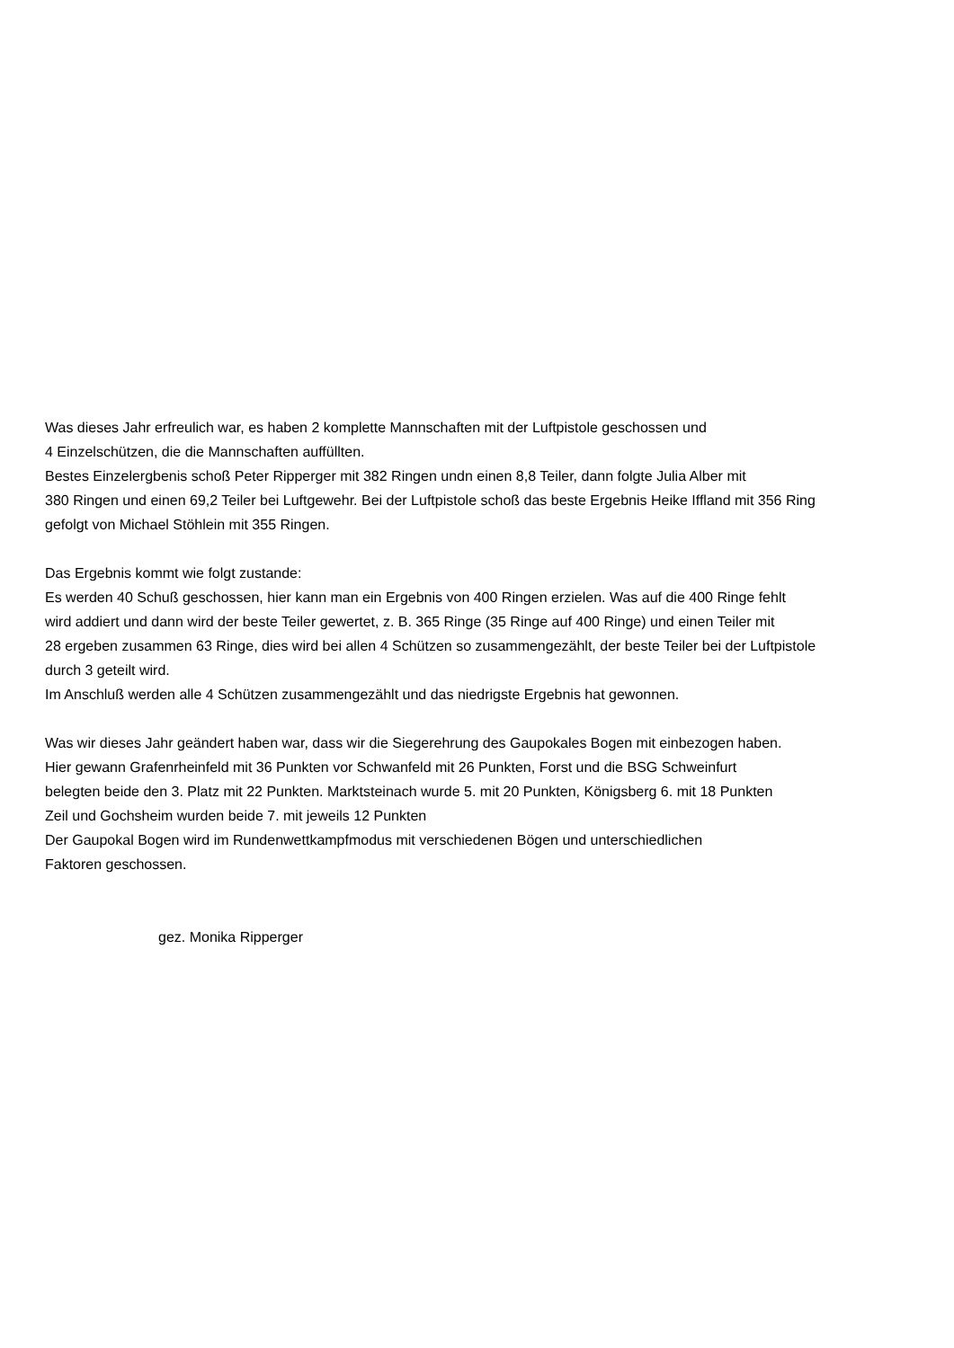Was dieses Jahr erfreulich war, es haben 2 komplette Mannschaften mit der Luftpistole geschossen und
4 Einzelschützen, die die Mannschaften auffüllten.
Bestes Einzelergbenis schoß Peter Ripperger mit 382 Ringen undn einen 8,8 Teiler, dann folgte Julia Alber mit
380 Ringen und einen 69,2 Teiler bei Luftgewehr. Bei der Luftpistole schoß das beste Ergebnis Heike Iffland mit 356 Ring
gefolgt von Michael Stöhlein mit 355 Ringen.
Das Ergebnis kommt wie folgt zustande:
Es werden 40 Schuß geschossen, hier kann man ein Ergebnis von 400 Ringen erzielen. Was auf die 400 Ringe fehlt
wird addiert und dann wird der beste Teiler gewertet, z. B. 365 Ringe (35 Ringe auf 400 Ringe) und einen Teiler mit
28 ergeben zusammen 63 Ringe, dies wird bei allen 4 Schützen so zusammengezählt, der beste Teiler bei der Luftpistole
durch 3 geteilt wird.
Im Anschluß werden alle 4 Schützen zusammengezählt und das niedrigste Ergebnis hat gewonnen.
Was wir dieses Jahr geändert haben war, dass wir die Siegerehrung des Gaupokales Bogen mit einbezogen haben.
Hier gewann Grafenrheinfeld mit 36 Punkten vor Schwanfeld mit 26 Punkten, Forst und die BSG Schweinfurt
belegten beide den 3. Platz mit 22 Punkten. Marktsteinach wurde 5. mit 20 Punkten, Königsberg 6. mit 18 Punkten
Zeil und Gochsheim wurden beide 7. mit jeweils 12 Punkten
Der Gaupokal Bogen wird im Rundenwettkampfmodus mit verschiedenen Bögen und unterschiedlichen
Faktoren geschossen.
gez. Monika Ripperger